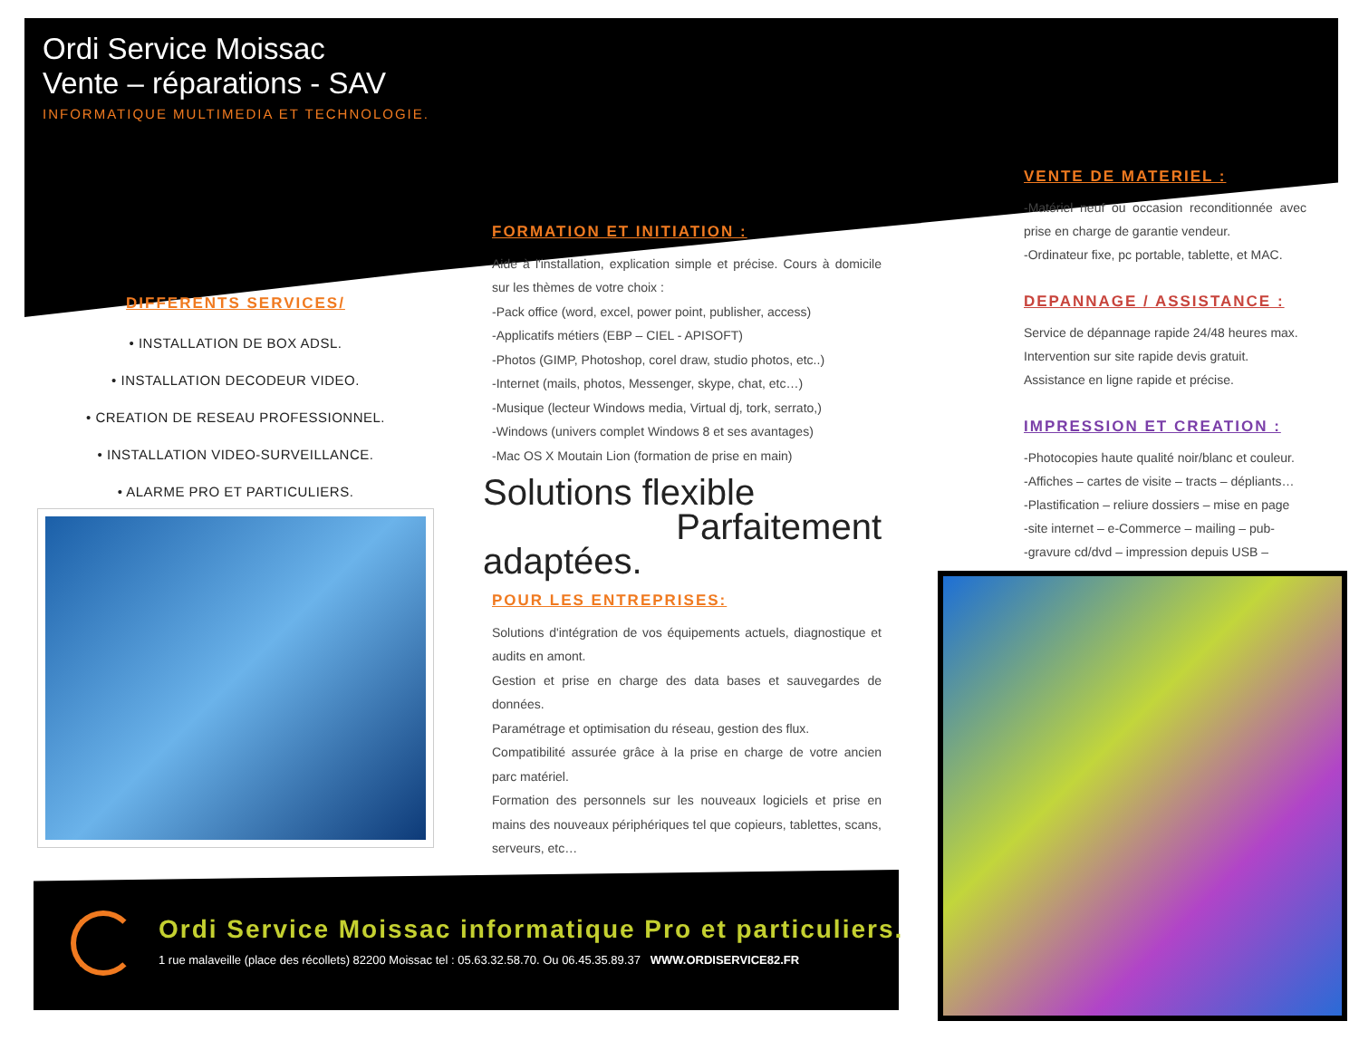Ordi Service Moissac
Vente – réparations - SAV
INFORMATIQUE MULTIMEDIA ET TECHNOLOGIE.
DIFFERENTS SERVICES/
• INSTALLATION DE BOX ADSL.
• INSTALLATION DECODEUR VIDEO.
• CREATION DE RESEAU PROFESSIONNEL.
• INSTALLATION VIDEO-SURVEILLANCE.
• ALARME PRO ET PARTICULIERS.
FORMATION ET INITIATION :
Aide à l'installation, explication simple et précise. Cours à domicile sur les thèmes de votre choix :
-Pack office (word, excel, power point, publisher, access)
-Applicatifs métiers (EBP – CIEL - APISOFT)
-Photos (GIMP, Photoshop, corel draw, studio photos, etc..)
-Internet (mails, photos, Messenger, skype, chat, etc…)
-Musique (lecteur Windows media, Virtual dj, tork, serrato,)
-Windows (univers complet Windows 8 et ses avantages)
-Mac OS X Moutain Lion (formation de prise en main)
Solutions flexible
Parfaitement adaptées.
POUR LES ENTREPRISES:
Solutions d'intégration de vos équipements actuels, diagnostique et audits en amont.
Gestion et prise en charge des data bases et sauvegardes de données.
Paramétrage et optimisation du réseau, gestion des flux.
Compatibilité assurée grâce à la prise en charge de votre ancien parc matériel.
Formation des personnels sur les nouveaux logiciels et prise en mains des nouveaux périphériques tel que copieurs, tablettes, scans, serveurs, etc…
VENTE DE MATERIEL :
-Matériel neuf ou occasion reconditionnée avec prise en charge de garantie vendeur.
-Ordinateur fixe, pc portable, tablette, et MAC.
DEPANNAGE / ASSISTANCE :
Service de dépannage rapide 24/48 heures max.
Intervention sur site rapide devis gratuit.
Assistance en ligne rapide et précise.
IMPRESSION ET CREATION :
-Photocopies haute qualité noir/blanc et couleur.
-Affiches – cartes de visite – tracts – dépliants…
-Plastification – reliure dossiers – mise en page
-site internet – e-Commerce – mailing – pub-
-gravure cd/dvd – impression depuis USB –
Ordi Service Moissac informatique Pro et particuliers.
1 rue malaveille (place des récollets) 82200 Moissac tel : 05.63.32.58.70. Ou 06.45.35.89.37 WWW.ORDISERVICE82.FR